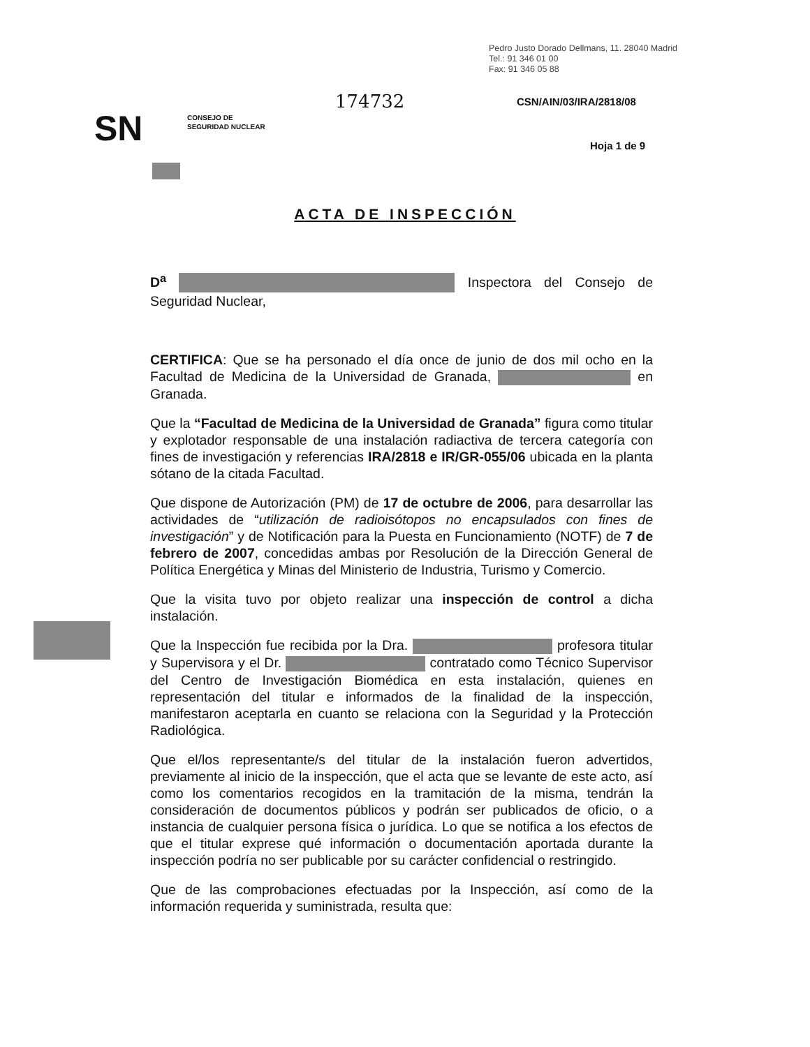Pedro Justo Dorado Dellmans, 11. 28040 Madrid
Tel.: 91 346 01 00
Fax: 91 346 05 88
174732 CSN/AIN/03/IRA/2818/08
SN
CONSEJO DE
SEGURIDAD NUCLEAR
Hoja 1 de 9
ACTA DE INSPECCIÓN
D<sup>a</sup> Inspectora del Consejo de Seguridad Nuclear,
CERTIFICA: Que se ha personado el día once de junio de dos mil ocho en la Facultad de Medicina de la Universidad de Granada, en Granada.
Que la “Facultad de Medicina de la Universidad de Granada” figura como titular y explotador responsable de una instalación radiactiva de tercera categoría con fines de investigación y referencias IRA/2818 e IR/GR-055/06 ubicada en la planta sótano de la citada Facultad.
Que dispone de Autorización (PM) de 17 de octubre de 2006, para desarrollar las actividades de “utilización de radioisótopos no encapsulados con fines de investigación” y de Notificación para la Puesta en Funcionamiento (NOTF) de 7 de febrero de 2007, concedidas ambas por Resolución de la Dirección General de Política Energética y Minas del Ministerio de Industria, Turismo y Comercio.
Que la visita tuvo por objeto realizar una inspección de control a dicha instalación.
Que la Inspección fue recibida por la Dra. profesora titular y Supervisora y el Dr. contratado como Técnico Supervisor del Centro de Investigación Biomédica en esta instalación, quienes en representación del titular e informados de la finalidad de la inspección, manifestaron aceptarla en cuanto se relaciona con la Seguridad y la Protección Radiológica.
Que el/los representante/s del titular de la instalación fueron advertidos, previamente al inicio de la inspección, que el acta que se levante de este acto, así como los comentarios recogidos en la tramitación de la misma, tendrán la consideración de documentos públicos y podrán ser publicados de oficio, o a instancia de cualquier persona física o jurídica. Lo que se notifica a los efectos de que el titular exprese qué información o documentación aportada durante la inspección podría no ser publicable por su carácter confidencial o restringido.
Que de las comprobaciones efectuadas por la Inspección, así como de la información requerida y suministrada, resulta que: